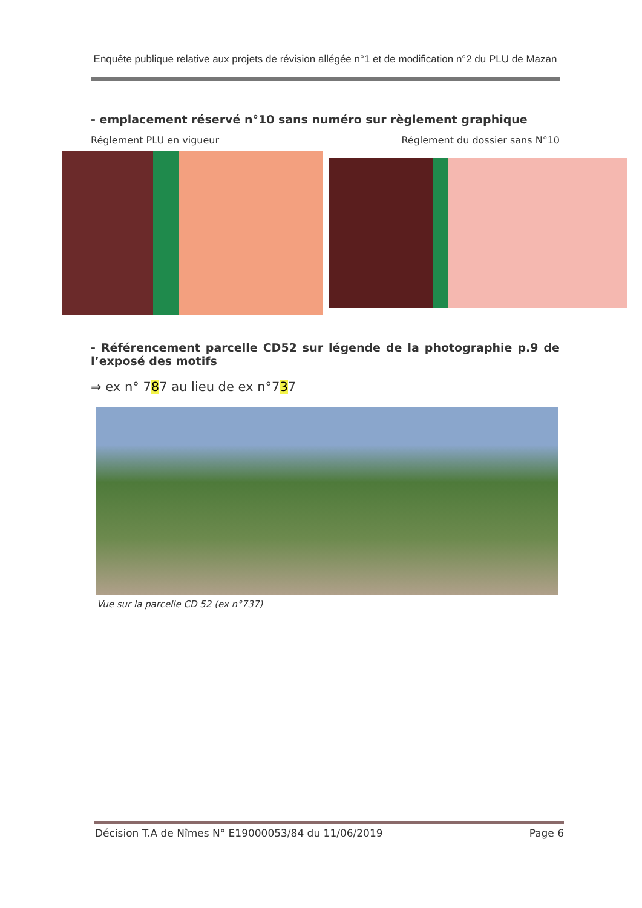Enquête publique relative aux projets de révision allégée n°1 et de modification n°2 du PLU de Mazan
- emplacement réservé n°10 sans numéro sur règlement graphique
Réglement PLU en vigueur Réglement du dossier sans N°10
- Référencement parcelle CD52 sur légende de la photographie p.9 de l’exposé des motifs
⇒ ex n° 787 au lieu de ex n°737
Vue sur la parcelle CD 52 (ex n°737)
Décision T.A de Nîmes N° E19000053/84 du 11/06/2019 Page 6